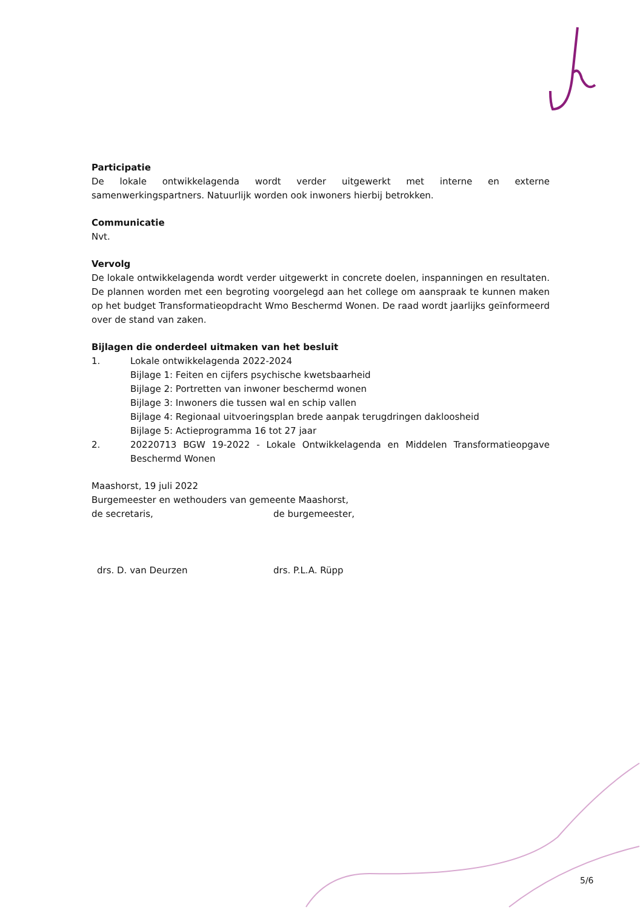Participatie
De lokale ontwikkelagenda wordt verder uitgewerkt met interne en externe samenwerkingspartners. Natuurlijk worden ook inwoners hierbij betrokken.
Communicatie
Nvt.
Vervolg
De lokale ontwikkelagenda wordt verder uitgewerkt in concrete doelen, inspanningen en resultaten. De plannen worden met een begroting voorgelegd aan het college om aanspraak te kunnen maken op het budget Transformatieopdracht Wmo Beschermd Wonen. De raad wordt jaarlijks geïnformeerd over de stand van zaken.
Bijlagen die onderdeel uitmaken van het besluit
1. Lokale ontwikkelagenda 2022-2024
Bijlage 1: Feiten en cijfers psychische kwetsbaarheid
Bijlage 2: Portretten van inwoner beschermd wonen
Bijlage 3: Inwoners die tussen wal en schip vallen
Bijlage 4: Regionaal uitvoeringsplan brede aanpak terugdringen dakloosheid
Bijlage 5: Actieprogramma 16 tot 27 jaar
2. 20220713 BGW 19-2022 - Lokale Ontwikkelagenda en Middelen Transformatieopgave Beschermd Wonen
Maashorst, 19 juli 2022
Burgemeester en wethouders van gemeente Maashorst,
de secretaris, de burgemeester,
drs. D. van Deurzen drs. P.L.A. Rüpp
5/6